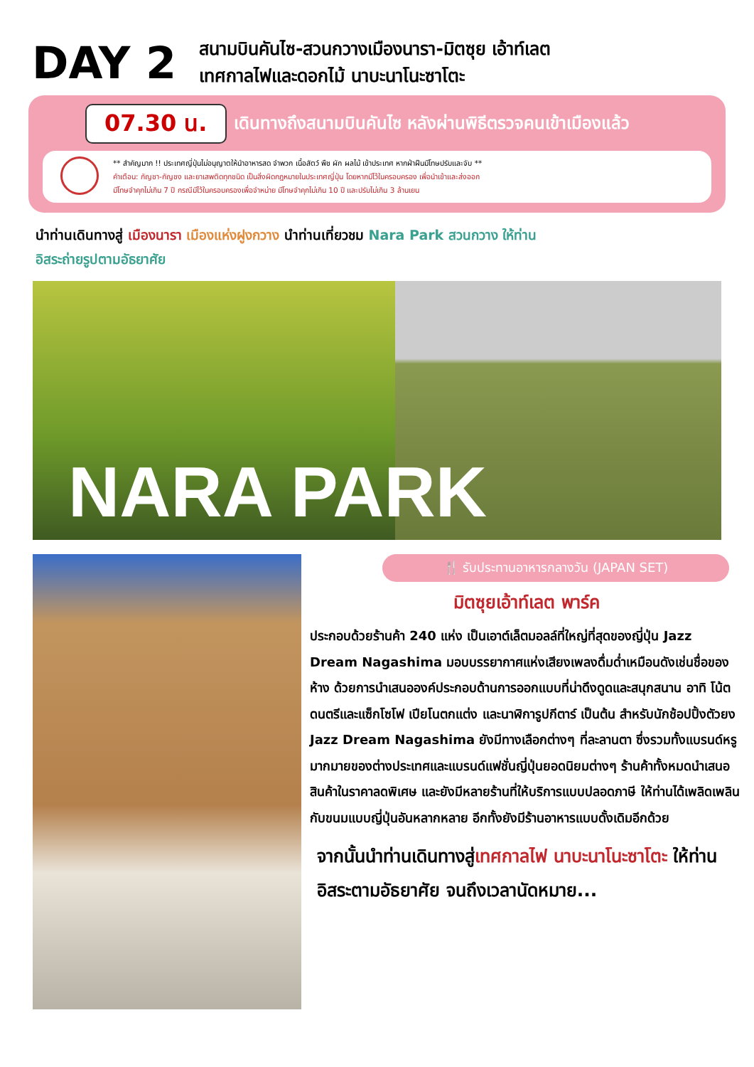DAY 2
สนามบินคันไซ-สวนกวางเมืองนารา-มิตซุย เอ้าท์เลต
เทศกาลไฟและดอกไม้ นาบะนาโนะซาโตะ
07.30 น. เดินทางถึงสนามบินคันไซ หลังผ่านพิธีตรวจคนเข้าเมืองแล้ว
** สำคัญมาก !! ประเทศญี่ปุ่นไม่อนุญาตให้นำอาหารสด จำพวก เนื้อสัตว์ พืช ผัก ผลไม้ เข้าประเทศ หากฝ่าฝืนมีโทษปรับและจับ **
คำเตือน: กัญชา-กัญชง และยาเสพติดทุกชนิด เป็นสิ่งผิดกฎหมายในประเทศญี่ปุ่น โดยหากมีไว้ในครอบครอง เพื่อนำเข้าและส่งออก
มีโทษจำคุกไม่เกิน 7 ปี กรณีมีไว้ในครอบครองเพื่อจำหน่าย มีโทษจำคุกไม่เกิน 10 ปี และปรับไม่เกิน 3 ล้านเยน
นำท่านเดินทางสู่ เมืองนารา เมืองแห่งฝูงกวาง นำท่านเที่ยวชม Nara Park สวนกวาง ให้ท่าน
อิสระถ่ายรูปตามอัธยาศัย
NARA PARK
🍴 รับประทานอาหารกลางวัน (JAPAN SET)
มิตซุยเอ้าท์เลต พาร์ค
ประกอบด้วยร้านค้า 240 แห่ง เป็นเอาต์เล็ตมอลล์ที่ใหญ่ที่สุดของญี่ปุ่น Jazz Dream Nagashima มอบบรรยากาศแห่งเสียงเพลงดื่มด่ำเหมือนดังเช่นชื่อของห้าง ด้วยการนำเสนอองค์ประกอบด้านการออกแบบที่น่าดึงดูดและสนุกสนาน อาทิ โน้ตดนตรีและแซ็กโซโฟ เปียโนตกแต่ง และนาฬิการูปกีตาร์ เป็นต้น สำหรับนักช้อปปิ้งตัวยง Jazz Dream Nagashima ยังมีทางเลือกต่างๆ ที่ละลานตา ซึ่งรวมทั้งแบรนด์หรูมากมายของต่างประเทศและแบรนด์แฟชั่นญี่ปุ่นยอดนิยมต่างๆ ร้านค้าทั้งหมดนำเสนอสินค้าในราคาลดพิเศษ และยังมีหลายร้านที่ให้บริการแบบปลอดภาษี ให้ท่านได้เพลิดเพลินกับขนมแบบญี่ปุ่นอันหลากหลาย อีกทั้งยังมีร้านอาหารแบบดั้งเดิมอีกด้วย
จากนั้นนำท่านเดินทางสู่เทศกาลไฟ นาบะนาโนะซาโตะ ให้ท่านอิสระตามอัธยาศัย จนถึงเวลานัดหมาย...